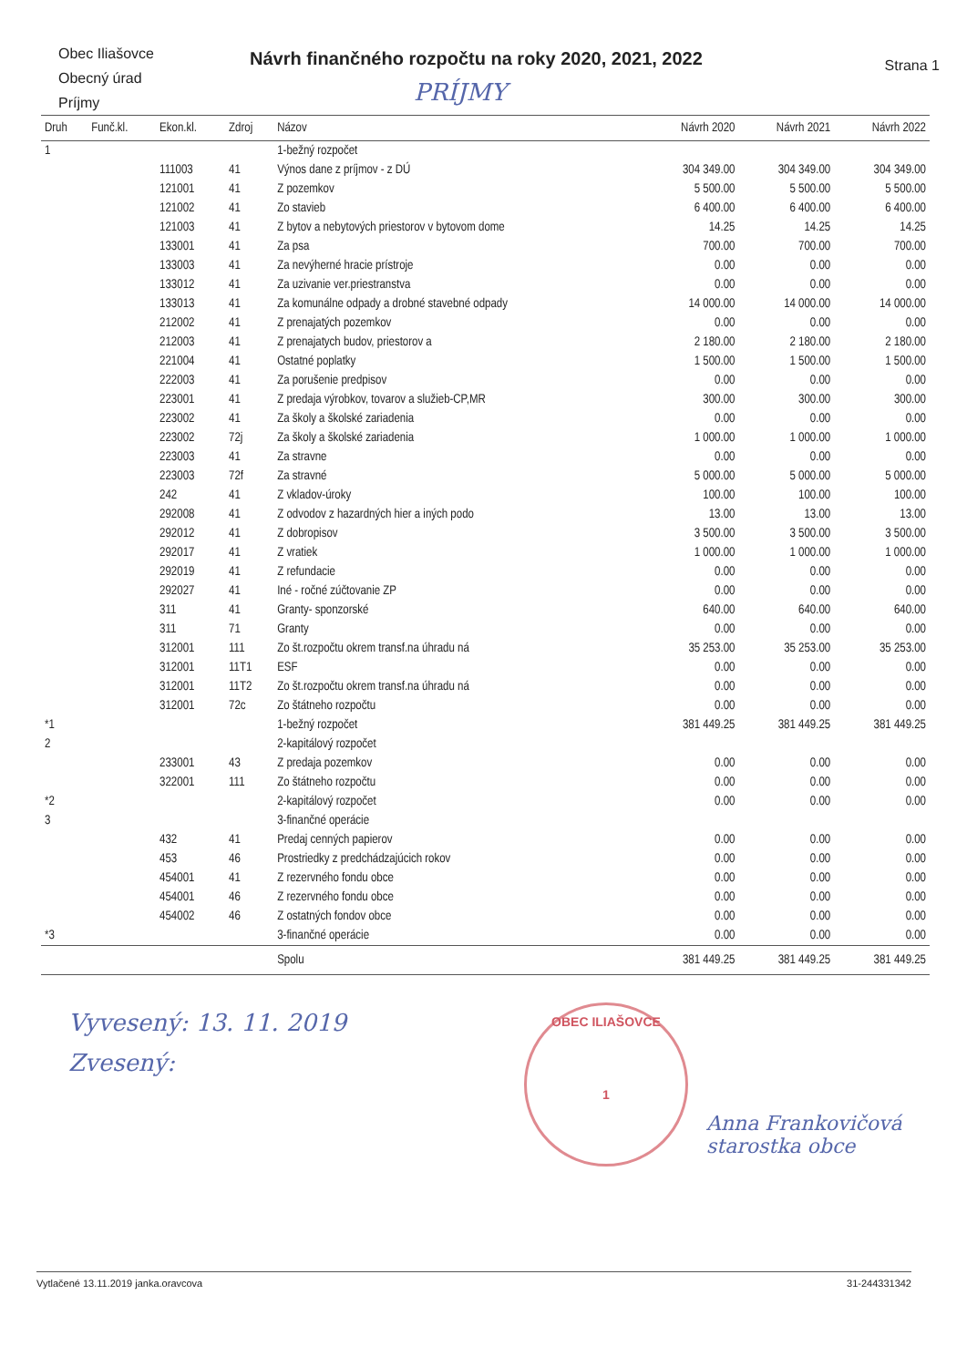Obec Iliašovce
Obecný úrad
Príjmy
Návrh finančného rozpočtu na roky 2020, 2021, 2022
PRÍJMY
Strana 1
| Druh | Funč.kl. | Ekon.kl. | Zdroj | Názov | Návrh 2020 | Návrh 2021 | Návrh 2022 |
| --- | --- | --- | --- | --- | --- | --- | --- |
| 1 | | | | 1-bežný rozpočet | | | |
| | | 111003 | 41 | Výnos dane z príjmov - z DÚ | 304 349.00 | 304 349.00 | 304 349.00 |
| | | 121001 | 41 | Z pozemkov | 5 500.00 | 5 500.00 | 5 500.00 |
| | | 121002 | 41 | Zo stavieb | 6 400.00 | 6 400.00 | 6 400.00 |
| | | 121003 | 41 | Z bytov a nebytových priestorov v bytovom dome | 14.25 | 14.25 | 14.25 |
| | | 133001 | 41 | Za psa | 700.00 | 700.00 | 700.00 |
| | | 133003 | 41 | Za nevýherné hracie prístroje | 0.00 | 0.00 | 0.00 |
| | | 133012 | 41 | Za uzivanie ver.priestranstva | 0.00 | 0.00 | 0.00 |
| | | 133013 | 41 | Za komunálne odpady a drobné stavebné odpady | 14 000.00 | 14 000.00 | 14 000.00 |
| | | 212002 | 41 | Z prenajatých pozemkov | 0.00 | 0.00 | 0.00 |
| | | 212003 | 41 | Z prenajatych budov, priestorov a | 2 180.00 | 2 180.00 | 2 180.00 |
| | | 221004 | 41 | Ostatné poplatky | 1 500.00 | 1 500.00 | 1 500.00 |
| | | 222003 | 41 | Za porušenie predpisov | 0.00 | 0.00 | 0.00 |
| | | 223001 | 41 | Z predaja výrobkov, tovarov a služieb-CP,MR | 300.00 | 300.00 | 300.00 |
| | | 223002 | 41 | Za školy a školské zariadenia | 0.00 | 0.00 | 0.00 |
| | | 223002 | 72j | Za školy a školské zariadenia | 1 000.00 | 1 000.00 | 1 000.00 |
| | | 223003 | 41 | Za stravne | 0.00 | 0.00 | 0.00 |
| | | 223003 | 72f | Za stravné | 5 000.00 | 5 000.00 | 5 000.00 |
| | | 242 | 41 | Z vkladov-úroky | 100.00 | 100.00 | 100.00 |
| | | 292008 | 41 | Z odvodov z hazardných hier a iných podo | 13.00 | 13.00 | 13.00 |
| | | 292012 | 41 | Z dobropisov | 3 500.00 | 3 500.00 | 3 500.00 |
| | | 292017 | 41 | Z vratiek | 1 000.00 | 1 000.00 | 1 000.00 |
| | | 292019 | 41 | Z refundacie | 0.00 | 0.00 | 0.00 |
| | | 292027 | 41 | Iné - ročné zúčtovanie ZP | 0.00 | 0.00 | 0.00 |
| | | 311 | 41 | Granty- sponzorské | 640.00 | 640.00 | 640.00 |
| | | 311 | 71 | Granty | 0.00 | 0.00 | 0.00 |
| | | 312001 | 111 | Zo št.rozpočtu okrem transf.na úhradu ná | 35 253.00 | 35 253.00 | 35 253.00 |
| | | 312001 | 11T1 | ESF | 0.00 | 0.00 | 0.00 |
| | | 312001 | 11T2 | Zo št.rozpočtu okrem transf.na úhradu ná | 0.00 | 0.00 | 0.00 |
| | | 312001 | 72c | Zo štátneho rozpočtu | 0.00 | 0.00 | 0.00 |
| *1 | | | | 1-bežný rozpočet | 381 449.25 | 381 449.25 | 381 449.25 |
| 2 | | | | 2-kapitálový rozpočet | | | |
| | | 233001 | 43 | Z predaja pozemkov | 0.00 | 0.00 | 0.00 |
| | | 322001 | 111 | Zo štátneho rozpočtu | 0.00 | 0.00 | 0.00 |
| *2 | | | | 2-kapitálový rozpočet | 0.00 | 0.00 | 0.00 |
| 3 | | | | 3-finančné operácie | | | |
| | | 432 | 41 | Predaj cenných papierov | 0.00 | 0.00 | 0.00 |
| | | 453 | 46 | Prostriedky z predchádzajúcich rokov | 0.00 | 0.00 | 0.00 |
| | | 454001 | 41 | Z rezervného fondu obce | 0.00 | 0.00 | 0.00 |
| | | 454001 | 46 | Z rezervného fondu obce | 0.00 | 0.00 | 0.00 |
| | | 454002 | 46 | Z ostatných fondov obce | 0.00 | 0.00 | 0.00 |
| *3 | | | | 3-finančné operácie | 0.00 | 0.00 | 0.00 |
| | | | | Spolu | 381 449.25 | 381 449.25 | 381 449.25 |
Vyvesený: 13. 11. 2019
Zvesený:
OBEC ILIAŠOVCE
1
Anna Frankovičová
starostka obce
Vytlačené 13.11.2019 janka.oravcova 31-244331342